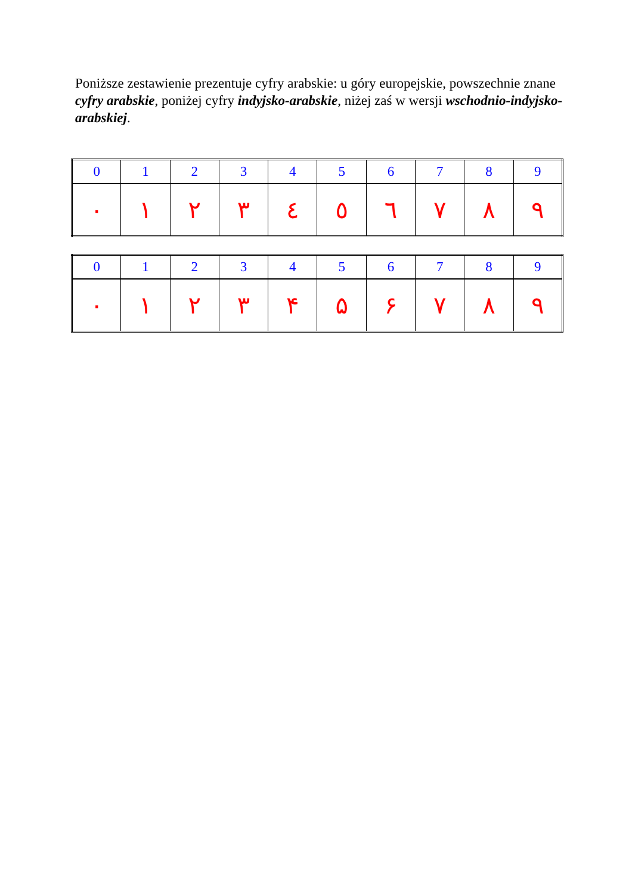Poniższe zestawienie prezentuje cyfry arabskie: u góry europejskie, powszechnie znane cyfry arabskie, poniżej cyfry indyjsko-arabskie, niżej zaś w wersji wschodnio-indyjsko-arabskiej.
| 0 | 1 | 2 | 3 | 4 | 5 | 6 | 7 | 8 | 9 |
| ٠ | ١ | ٢ | ٣ | ٤ | ٥ | ٦ | ٧ | ٨ | ٩ |
| 0 | 1 | 2 | 3 | 4 | 5 | 6 | 7 | 8 | 9 |
| ۰ | ۱ | ۲ | ۳ | ۴ | ۵ | ۶ | ۷ | ۸ | ۹ |